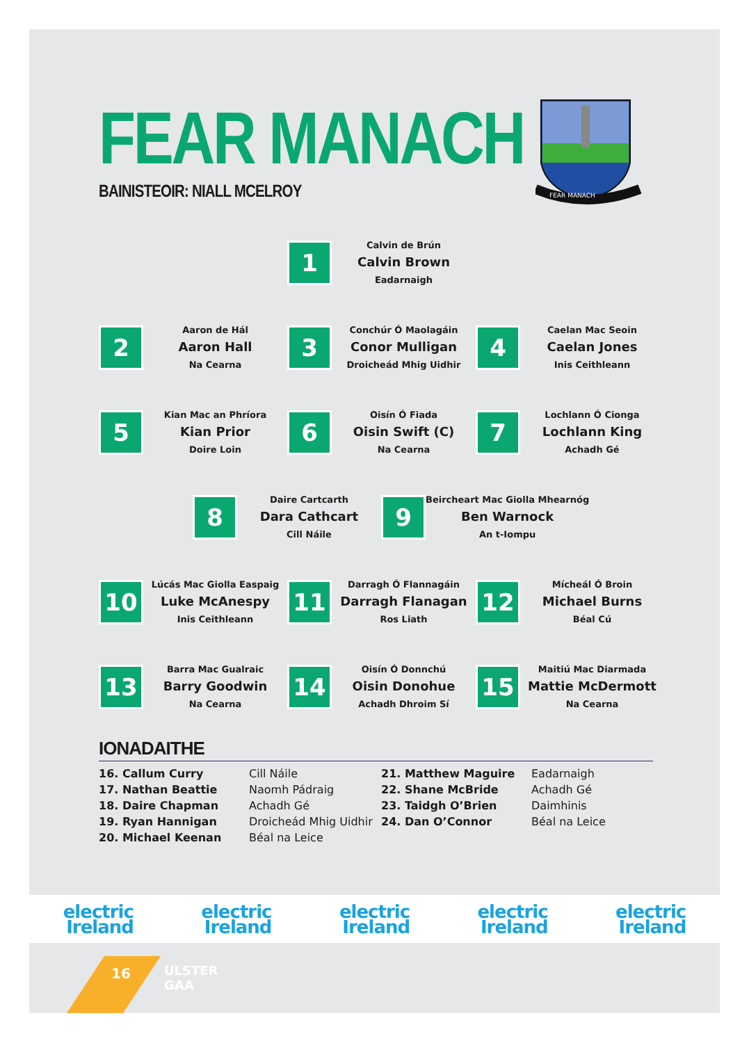FEAR MANACH
FEAR MANACH
BAINISTEOIR: NIALL MCELROY
1
Calvin de Brún
Calvin Brown
Eadarnaigh
2
Aaron de Hál
Aaron Hall
Na Cearna
3
Conchúr Ó Maolagáin
Conor Mulligan
Droicheád Mhig Uidhir
4
Caelan Mac Seoin
Caelan Jones
Inis Ceithleann
5
Kian Mac an Phríora
Kian Prior
Doire Loin
6
Oisín Ó Fiada
Oisin Swift (C)
Na Cearna
7
Lochlann Ó Cionga
Lochlann King
Achadh Gé
8
Daire Cartcarth
Dara Cathcart
Cill Náile
9
Beircheart Mac Giolla Mhearnóg
Ben Warnock
An t-Iompu
10
Lúcás Mac Giolla Easpaig
Luke McAnespy
Inis Ceithleann
11
Darragh Ó Flannagáin
Darragh Flanagan
Ros Liath
12
Mícheál Ó Broin
Michael Burns
Béal Cú
13
Barra Mac Gualraic
Barry Goodwin
Na Cearna
14
Oisín Ó Donnchú
Oisin Donohue
Achadh Dhroim Sí
15
Maitiú Mac Diarmada
Mattie McDermott
Na Cearna
IONADAITHE
16. Callum Curry
17. Nathan Beattie
18. Daire Chapman
19. Ryan Hannigan
20. Michael Keenan
Cill Náile
Naomh Pádraig
Achadh Gé
Droicheád Mhig Uidhir
Béal na Leice
21. Matthew Maguire
22. Shane McBride
23. Taidgh O’Brien
24. Dan O’Connor
Eadarnaigh
Achadh Gé
Daimhinis
Béal na Leice
electric
Ireland
electric
Ireland
electric
Ireland
electric
Ireland
electric
Ireland
16
ULSTER
GAA